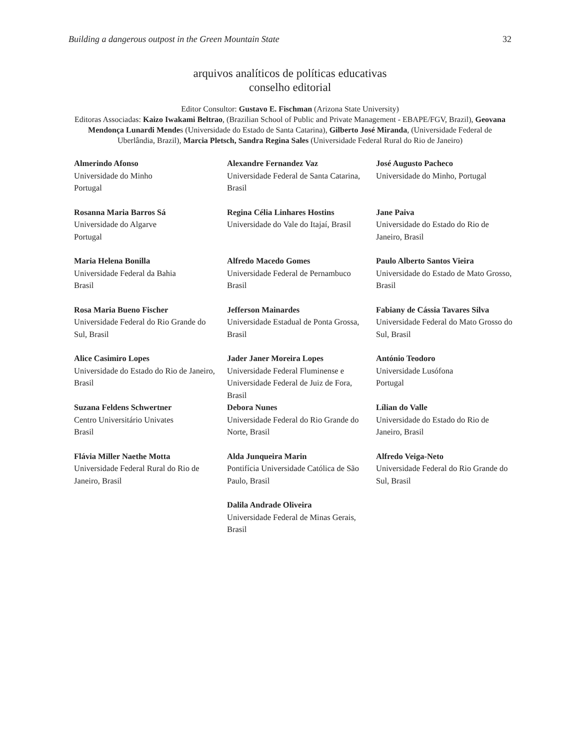Building a dangerous outpost in the Green Mountain State 32
arquivos analíticos de políticas educativas
conselho editorial
Editor Consultor: Gustavo E. Fischman (Arizona State University)
Editoras Associadas: Kaizo Iwakami Beltrao, (Brazilian School of Public and Private Management - EBAPE/FGV, Brazil), Geovana Mendonça Lunardi Mendes (Universidade do Estado de Santa Catarina), Gilberto José Miranda, (Universidade Federal de Uberlândia, Brazil), Marcia Pletsch, Sandra Regina Sales (Universidade Federal Rural do Rio de Janeiro)
| Almerindo Afonso Universidade do Minho Portugal | Alexandre Fernandez Vaz Universidade Federal de Santa Catarina, Brasil | José Augusto Pacheco Universidade do Minho, Portugal |
| Rosanna Maria Barros Sá Universidade do Algarve Portugal | Regina Célia Linhares Hostins Universidade do Vale do Itajaí, Brasil | Jane Paiva Universidade do Estado do Rio de Janeiro, Brasil |
| Maria Helena Bonilla Universidade Federal da Bahia Brasil | Alfredo Macedo Gomes Universidade Federal de Pernambuco Brasil | Paulo Alberto Santos Vieira Universidade do Estado de Mato Grosso, Brasil |
| Rosa Maria Bueno Fischer Universidade Federal do Rio Grande do Sul, Brasil | Jefferson Mainardes Universidade Estadual de Ponta Grossa, Brasil | Fabiany de Cássia Tavares Silva Universidade Federal do Mato Grosso do Sul, Brasil |
| Alice Casimiro Lopes Universidade do Estado do Rio de Janeiro, Brasil | Jader Janer Moreira Lopes Universidade Federal Fluminense e Universidade Federal de Juiz de Fora, Brasil | António Teodoro Universidade Lusófona Portugal |
| Suzana Feldens Schwertner Centro Universitário Univates Brasil | Debora Nunes Universidade Federal do Rio Grande do Norte, Brasil | Lílian do Valle Universidade do Estado do Rio de Janeiro, Brasil |
| Flávia Miller Naethe Motta Universidade Federal Rural do Rio de Janeiro, Brasil | Alda Junqueira Marin Pontifícia Universidade Católica de São Paulo, Brasil | Alfredo Veiga-Neto Universidade Federal do Rio Grande do Sul, Brasil |
| | Dalila Andrade Oliveira Universidade Federal de Minas Gerais, Brasil | |